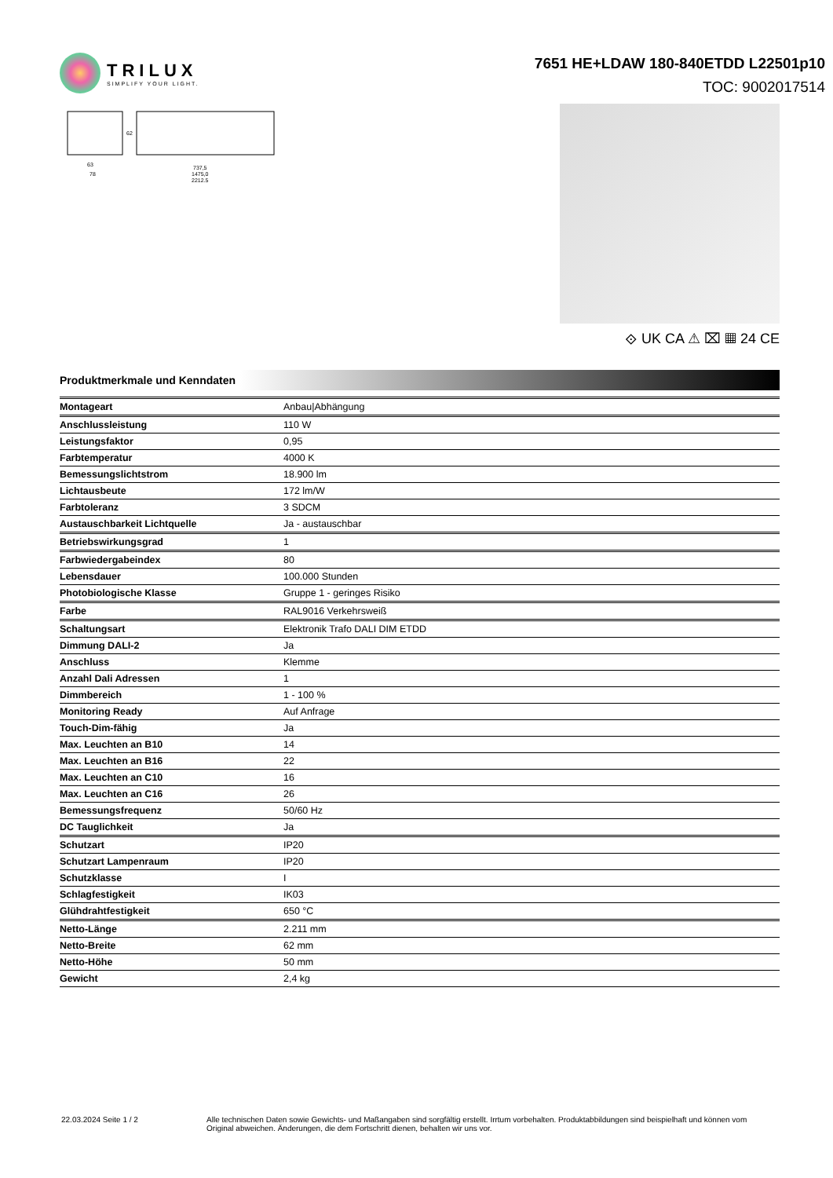TRILUX
SIMPLIFY YOUR LIGHT.
7651 HE+LDAW 180-840ETDD L22501p10
TOC: 9002017514
63
78
737,5
1475,0
2212,5
62
⟐ UK CA ⚠ ⌧ ▦ 24 CE
Produktmerkmale und Kenndaten
| Montageart | Anbau/Abhängung |
| Anschlussleistung | 110 W |
| Leistungsfaktor | 0,95 |
| Farbtemperatur | 4000 K |
| Bemessungslichtstrom | 18.900 lm |
| Lichtausbeute | 172 lm/W |
| Farbtoleranz | 3 SDCM |
| Austauschbarkeit Lichtquelle | Ja - austauschbar |
| Betriebswirkungsgrad | 1 |
| Farbwiedergabeindex | 80 |
| Lebensdauer | 100.000 Stunden |
| Photobiologische Klasse | Gruppe 1 - geringes Risiko |
| Farbe | RAL9016 Verkehrsweiß |
| Schaltungsart | Elektronik Trafo DALI DIM ETDD |
| Dimmung DALI-2 | Ja |
| Anschluss | Klemme |
| Anzahl Dali Adressen | 1 |
| Dimmbereich | 1 - 100 % |
| Monitoring Ready | Auf Anfrage |
| Touch-Dim-fähig | Ja |
| Max. Leuchten an B10 | 14 |
| Max. Leuchten an B16 | 22 |
| Max. Leuchten an C10 | 16 |
| Max. Leuchten an C16 | 26 |
| Bemessungsfrequenz | 50/60 Hz |
| DC Tauglichkeit | Ja |
| Schutzart | IP20 |
| Schutzart Lampenraum | IP20 |
| Schutzklasse | I |
| Schlagfestigkeit | IK03 |
| Glühdrahtfestigkeit | 650 °C |
| Netto-Länge | 2.211 mm |
| Netto-Breite | 62 mm |
| Netto-Höhe | 50 mm |
| Gewicht | 2,4 kg |
22.03.2024 Seite 1 / 2 Alle technischen Daten sowie Gewichts- und Maßangaben sind sorgfältig erstellt. Irrtum vorbehalten. Produktabbildungen sind beispielhaft und können vom Original abweichen. Änderungen, die dem Fortschritt dienen, behalten wir uns vor.